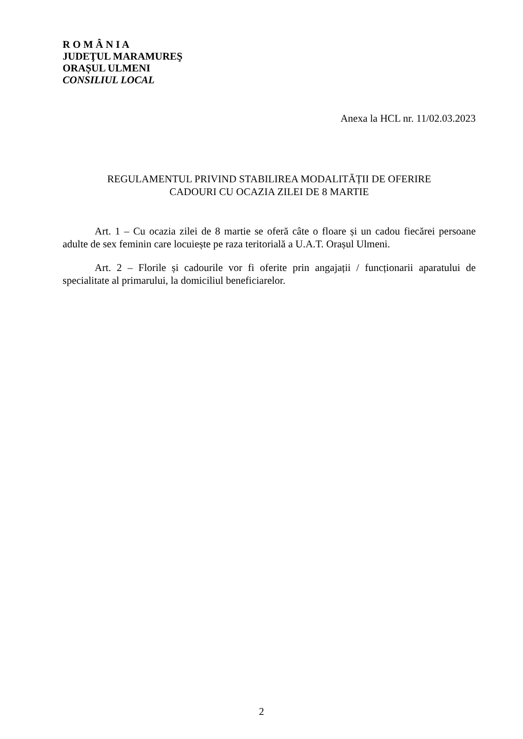R O M Â N I A
JUDEŢUL MARAMUREŞ
ORAȘUL ULMENI
CONSILIUL LOCAL
Anexa la HCL nr. 11/02.03.2023
REGULAMENTUL PRIVIND STABILIREA MODALITĂȚII DE OFERIRE
CADOURI CU OCAZIA ZILEI DE 8 MARTIE
Art. 1 – Cu ocazia zilei de 8 martie se oferă câte o floare și un cadou fiecărei persoane adulte de sex feminin care locuiește pe raza teritorială a U.A.T. Orașul Ulmeni.
Art. 2 – Florile și cadourile vor fi oferite prin angajații / funcționarii aparatului de specialitate al primarului, la domiciliul beneficiarelor.
2